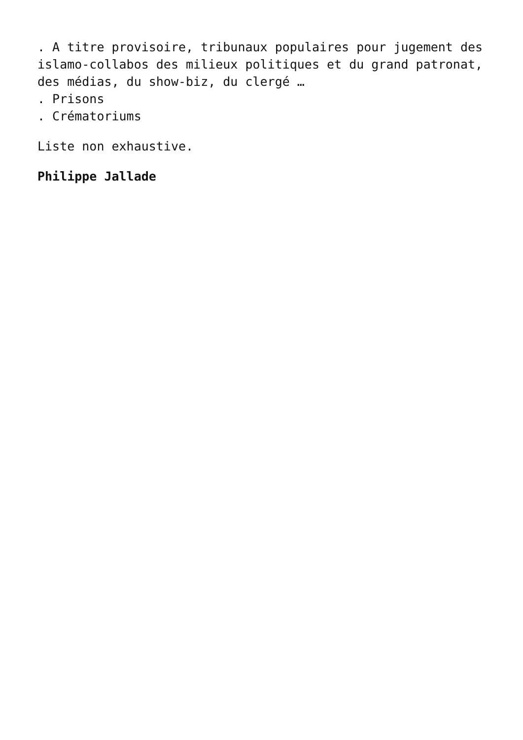. A titre provisoire, tribunaux populaires pour jugement des islamo-collabos des milieux politiques et du grand patronat, des médias, du show-biz, du clergé …
. Prisons
. Crématoriums
Liste non exhaustive.
Philippe Jallade